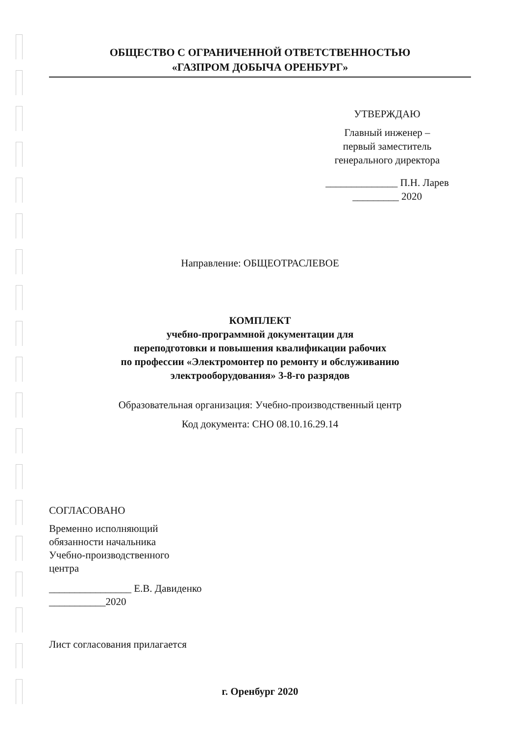ОБЩЕСТВО С ОГРАНИЧЕННОЙ ОТВЕТСТВЕННОСТЬЮ
«ГАЗПРОМ ДОБЫЧА ОРЕНБУРГ»
УТВЕРЖДАЮ
Главный инженер –
первый заместитель
генерального директора
______________ П.Н. Ларев
_________ 2020
Направление: ОБЩЕОТРАСЛЕВОЕ
КОМПЛЕКТ
учебно-программной документации для
переподготовки и повышения квалификации рабочих
по профессии «Электромонтер по ремонту и обслуживанию
электрооборудования» 3-8-го разрядов
Образовательная организация: Учебно-производственный центр
Код документа: СНО 08.10.16.29.14
СОГЛАСОВАНО
Временно исполняющий
обязанности начальника
Учебно-производственного
центра
________________ Е.В. Давиденко
___________2020
Лист согласования прилагается
г. Оренбург 2020